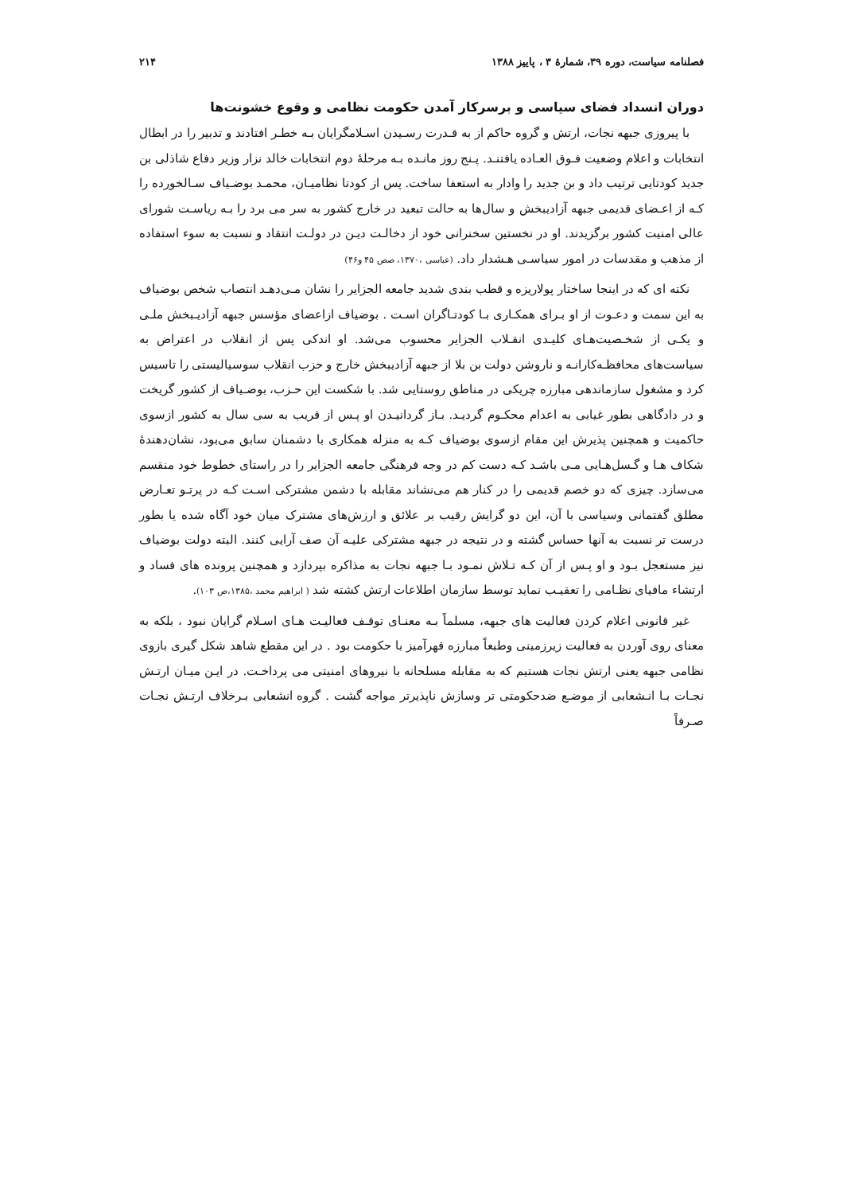فصلنامه سیاست، دوره ۳۹، شمارهٔ ۳ ، پاییز ۱۳۸۸ ۲۱۴
دوران انسداد فضای سیاسی و برسرکار آمدن حکومت نظامی و وقوع خشونت‌ها
با پیروزی جبهه نجات، ارتش و گروه حاکم از به قـدرت رسـیدن اسـلامگرایان بـه خطـر افتادند و تدبیر را در ابطال انتخابات و اعلام وضعیت فـوق العـاده یافتنـد. پـنج روز مانـده بـه مرحلهٔ دوم انتخابات خالد نزار وزیر دفاع شاذلی بن جدید کودتایی ترتیب داد و بن جدید را وادار به استعفا ساخت. پس از کودتا نظامیـان، محمـد بوضـیاف سـالخورده را کـه از اعـضای قدیمی جبهه آزادیبخش و سال‌ها به حالت تبعید در خارج کشور به سر می برد را بـه ریاسـت شورای عالی امنیت کشور برگزیدند. او در نخستین سخنرانی خود از دخالـت دیـن در دولـت انتقاد و نسبت به سوء استفاده از مذهب و مقدسات در امور سیاسـی هـشدار داد. (عباسی ،۱۳۷۰، صص ۴۵ و۴۶)
نکته ای که در اینجا ساختار پولاریزه و قطب بندی شدید جامعه الجزایر را نشان مـی‌دهـد انتصاب شخص بوضیاف به این سمت و دعـوت از او بـرای همکـاری بـا کودتـاگران اسـت . بوضیاف ازاعضای مؤسس جبهه آزادیـبخش ملـی و یکـی از شخـصیت‌هـای کلیـدی انقـلاب الجزایر محسوب می‌شد. او اندکی پس از انقلاب در اعتراض به سیاست‌های محافظـه‌کارانـه و ناروشن دولت بن بلا از جبهه آزادیبخش خارج و حزب انقلاب سوسیالیستی را تاسیس کرد و مشغول سازماندهی مبارزه چریکی در مناطق روستایی شد. با شکست این حـزب، بوضـیاف از کشور گریخت و در دادگاهی بطور غیابی به اعدام محکـوم گردیـد. بـاز گردانیـدن او پـس از قریب به سی سال به کشور ازسوی حاکمیت و همچنین پذیرش این مقام ازسوی بوضیاف کـه به منزله همکاری با دشمنان سابق می‌بود، نشان‌دهندهٔ شکاف هـا و گـسل‌هـایی مـی باشـد کـه دست کم در وجه فرهنگی جامعه الجزایر را در راستای خطوط خود منقسم می‌سازد. چیزی که دو خصم قدیمی را در کنار هم می‌نشاند مقابله با دشمن مشترکی اسـت کـه در پرتـو تعـارض مطلق گفتمانی وسیاسی با آن، این دو گرایش رقیب بر علائق و ارزش‌های مشترک میان خود آگاه شده یا بطور درست تر نسبت به آنها حساس گشته و در نتیجه در جبهه مشترکی علیـه آن صف آرایی کنند. البته دولت بوضیاف نیز مستعجل بـود و او پـس از آن کـه تـلاش نمـود بـا جبهه نجات به مذاکره بپردازد و همچنین پرونده های فساد و ارتشاء مافیای نظـامی را تعقیـب نماید توسط سازمان اطلاعات ارتش کشته شد ( ابراهیم محمد ،۱۳۸۵،ص ۱۰۳).
غیر قانونی اعلام کردن فعالیت های جبهه، مسلماً بـه معنـای توقـف فعالیـت هـای اسـلام گرایان نبود ، بلکه به معنای روی آوردن به فعالیت زیرزمینی وطبعاً مبارزه قهرآمیز با حکومت بود . در این مقطع شاهد شکل گیری بازوی نظامی جبهه یعنی ارتش نجات هستیم که به مقابله مسلحانه با نیروهای امنیتی می پرداخـت. در ایـن میـان ارتـش نجـات بـا انـشعابی از موضـع ضدحکومتی تر وسازش ناپذیرتر مواجه گشت . گروه انشعابی بـرخلاف ارتـش نجـات صـرفاً